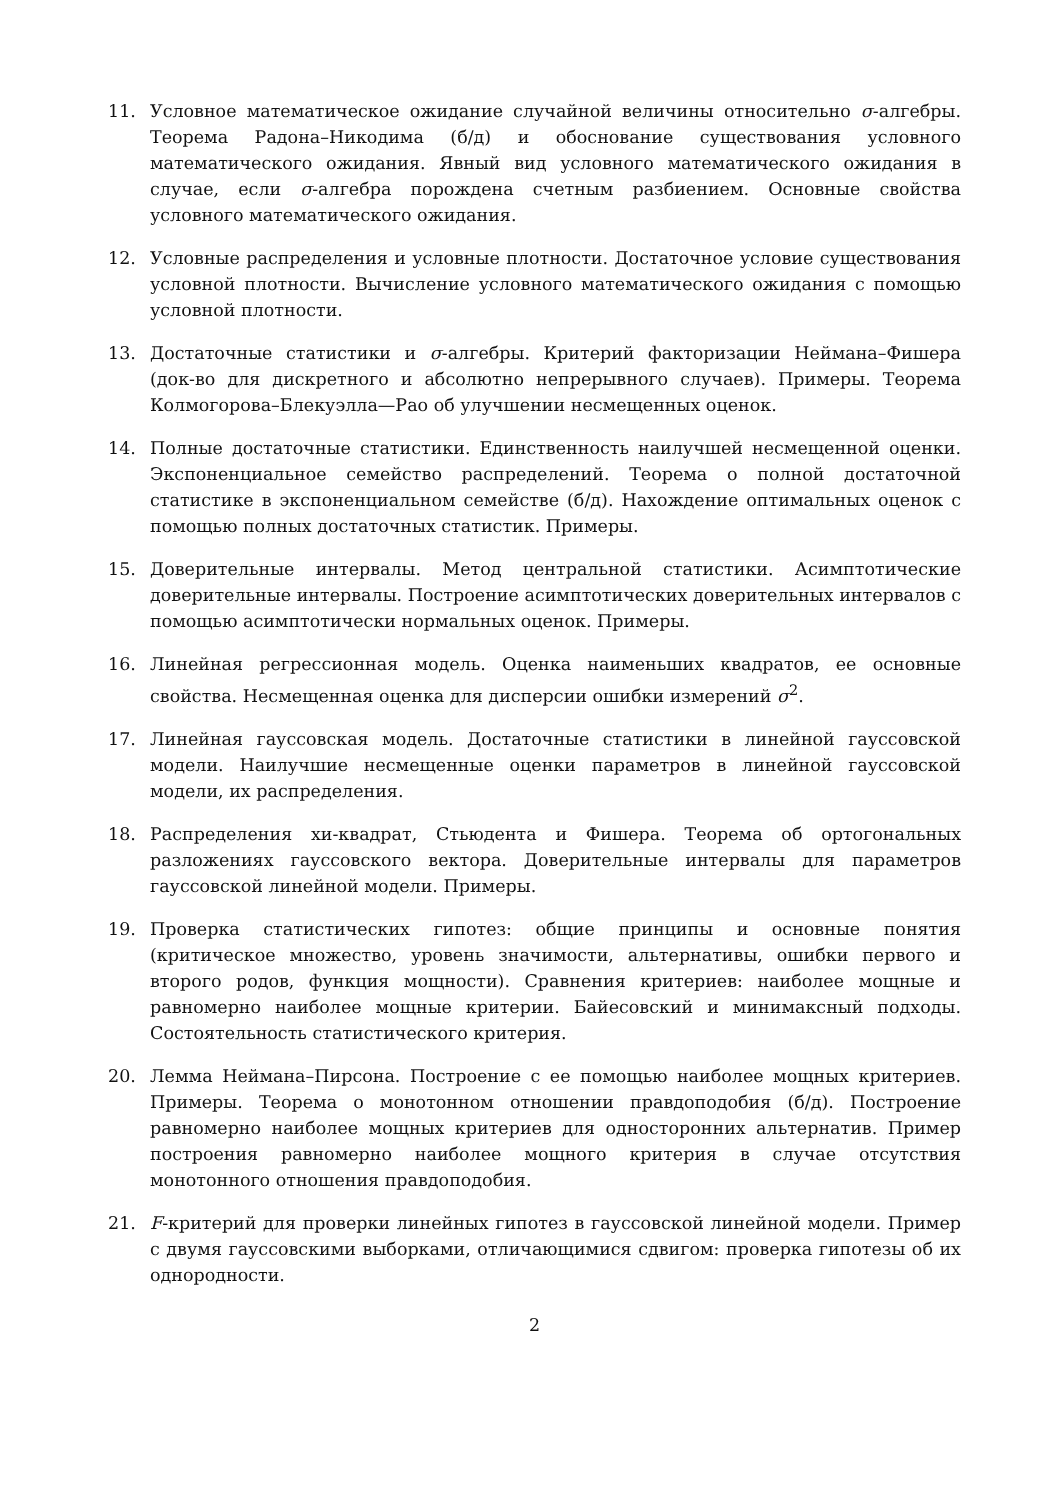11. Условное математическое ожидание случайной величины относительно σ-алгебры. Теорема Радона–Никодима (б/д) и обоснование существования условного математического ожидания. Явный вид условного математического ожидания в случае, если σ-алгебра порождена счетным разбиением. Основные свойства условного математического ожидания.
12. Условные распределения и условные плотности. Достаточное условие существования условной плотности. Вычисление условного математического ожидания с помощью условной плотности.
13. Достаточные статистики и σ-алгебры. Критерий факторизации Неймана–Фишера (док-во для дискретного и абсолютно непрерывного случаев). Примеры. Теорема Колмогорова–Блекуэлла—Рао об улучшении несмещенных оценок.
14. Полные достаточные статистики. Единственность наилучшей несмещенной оценки. Экспоненциальное семейство распределений. Теорема о полной достаточной статистике в экспоненциальном семействе (б/д). Нахождение оптимальных оценок с помощью полных достаточных статистик. Примеры.
15. Доверительные интервалы. Метод центральной статистики. Асимптотические доверительные интервалы. Построение асимптотических доверительных интервалов с помощью асимптотически нормальных оценок. Примеры.
16. Линейная регрессионная модель. Оценка наименьших квадратов, ее основные свойства. Несмещенная оценка для дисперсии ошибки измерений σ<sup>2</sup>.
17. Линейная гауссовская модель. Достаточные статистики в линейной гауссовской модели. Наилучшие несмещенные оценки параметров в линейной гауссовской модели, их распределения.
18. Распределения хи-квадрат, Стьюдента и Фишера. Теорема об ортогональных разложениях гауссовского вектора. Доверительные интервалы для параметров гауссовской линейной модели. Примеры.
19. Проверка статистических гипотез: общие принципы и основные понятия (критическое множество, уровень значимости, альтернативы, ошибки первого и второго родов, функция мощности). Сравнения критериев: наиболее мощные и равномерно наиболее мощные критерии. Байесовский и минимаксный подходы. Состоятельность статистического критерия.
20. Лемма Неймана–Пирсона. Построение с ее помощью наиболее мощных критериев. Примеры. Теорема о монотонном отношении правдоподобия (б/д). Построение равномерно наиболее мощных критериев для односторонних альтернатив. Пример построения равномерно наиболее мощного критерия в случае отсутствия монотонного отношения правдоподобия.
21. F-критерий для проверки линейных гипотез в гауссовской линейной модели. Пример с двумя гауссовскими выборками, отличающимися сдвигом: проверка гипотезы об их однородности.
2